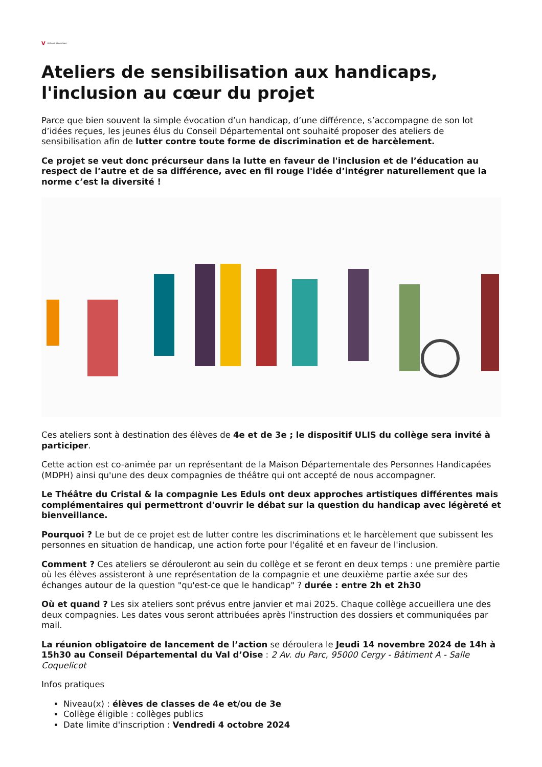V Actions éducatives
Ateliers de sensibilisation aux handicaps, l'inclusion au cœur du projet
Parce que bien souvent la simple évocation d’un handicap, d’une différence, s’accompagne de son lot d’idées reçues, les jeunes élus du Conseil Départemental ont souhaité proposer des ateliers de sensibilisation afin de lutter contre toute forme de discrimination et de harcèlement.
Ce projet se veut donc précurseur dans la lutte en faveur de l'inclusion et de l’éducation au respect de l’autre et de sa différence, avec en fil rouge l'idée d’intégrer naturellement que la norme c’est la diversité !
Ces ateliers sont à destination des élèves de 4e et de 3e ; le dispositif ULIS du collège sera invité à participer.
Cette action est co-animée par un représentant de la Maison Départementale des Personnes Handicapées (MDPH) ainsi qu'une des deux compagnies de théâtre qui ont accepté de nous accompagner.
Le Théâtre du Cristal & la compagnie Les Eduls ont deux approches artistiques différentes mais complémentaires qui permettront d'ouvrir le débat sur la question du handicap avec légèreté et bienveillance.
Pourquoi ? Le but de ce projet est de lutter contre les discriminations et le harcèlement que subissent les personnes en situation de handicap, une action forte pour l'égalité et en faveur de l'inclusion.
Comment ? Ces ateliers se dérouleront au sein du collège et se feront en deux temps : une première partie où les élèves assisteront à une représentation de la compagnie et une deuxième partie axée sur des échanges autour de la question "qu'est-ce que le handicap" ? durée : entre 2h et 2h30
Où et quand ? Les six ateliers sont prévus entre janvier et mai 2025. Chaque collège accueillera une des deux compagnies. Les dates vous seront attribuées après l'instruction des dossiers et communiquées par mail.
La réunion obligatoire de lancement de l’action se déroulera le Jeudi 14 novembre 2024 de 14h à 15h30 au Conseil Départemental du Val d’Oise : 2 Av. du Parc, 95000 Cergy - Bâtiment A - Salle Coquelicot
Infos pratiques
Niveau(x) : élèves de classes de 4e et/ou de 3e
Collège éligible : collèges publics
Date limite d'inscription : Vendredi 4 octobre 2024